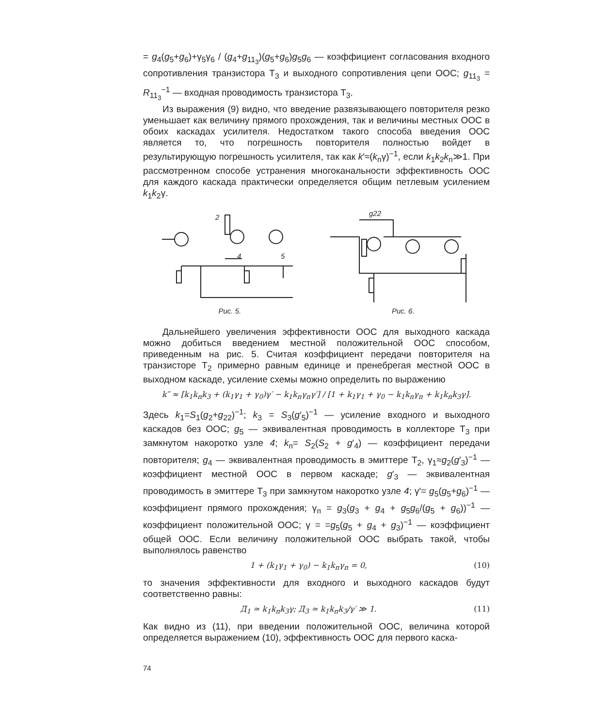= g<sub>4</sub>(g<sub>5</sub>+g<sub>6</sub>)+γ<sub>5</sub>γ<sub>6</sub> / (g<sub>4</sub>+g<sub>11<sub>3</sub></sub>)(g<sub>5</sub>+g<sub>6</sub>)g<sub>5</sub>g<sub>6</sub> — коэффициент согласования входного сопротивления транзистора Т<sub>3</sub> и выходного сопротивления цепи ООС; g<sub>11<sub>3</sub></sub> = R<sub>11<sub>3</sub></sub><sup>−1</sup> — входная проводимость транзистора Т<sub>3</sub>.
Из выражения (9) видно, что введение развязывающего повторителя резко уменьшает как величину прямого прохождения, так и величины местных ООС в обоих каскадах усилителя. Недостатком такого способа введения ООС является то, что погрешность повторителя полностью войдет в результирующую погрешность усилителя, так как k′≈(k<sub>п</sub>γ)<sup>−1</sup>, если k<sub>1</sub>k<sub>2</sub>k<sub>п</sub>≫1. При рассмотренном способе устранения многоканальности эффективность ООС для каждого каскада практически определяется общим петлевым усилением k<sub>1</sub>k<sub>2</sub>γ.
2
4
5
Рис. 5.
g22
Рис. 6.
Дальнейшего увеличения эффективности ООС для выходного каскада можно добиться введением местной положительной ООС способом, приведенным на рис. 5. Считая коэффициент передачи повторителя на транзисторе Т<sub>2</sub> примерно равным единице и пренебрегая местной ООС в выходном каскаде, усиление схемы можно определить по выражению
k″ ≈ [k<sub>1</sub>k<sub>п</sub>k<sub>3</sub> + (k<sub>1</sub>γ<sub>1</sub> + γ<sub>0</sub>)γ′ − k<sub>1</sub>k<sub>п</sub>γ<sub>п</sub>γ′] / [1 + k<sub>1</sub>γ<sub>1</sub> + γ<sub>0</sub> − k<sub>1</sub>k<sub>п</sub>γ<sub>п</sub> + k<sub>1</sub>k<sub>п</sub>k<sub>3</sub>γ].
Здесь k<sub>1</sub>=S<sub>1</sub>(g<sub>2</sub>+g<sub>22</sub>)<sup>−1</sup>; k<sub>3</sub> = S<sub>3</sub>(g′<sub>5</sub>)<sup>−1</sup> — усиление входного и выходного каскадов без ООС; g<sub>5</sub> — эквивалентная проводимость в коллекторе Т<sub>3</sub> при замкнутом накоротко узле 4; k<sub>п</sub>= S<sub>2</sub>(S<sub>2</sub> + g′<sub>4</sub>) — коэффициент передачи повторителя; g<sub>4</sub> — эквивалентная проводимость в эмиттере Т<sub>2</sub>, γ<sub>1</sub>≈g<sub>2</sub>(g′<sub>3</sub>)<sup>−1</sup> — коэффициент местной ООС в первом каскаде; g′<sub>3</sub> — эквивалентная проводимость в эмиттере Т<sub>3</sub> при замкнутом накоротко узле 4; γ′= g<sub>5</sub>(g<sub>5</sub>+g<sub>6</sub>)<sup>−1</sup> — коэффициент прямого прохождения; γ<sub>п</sub> = g<sub>3</sub>(g<sub>3</sub> + g<sub>4</sub> + g<sub>5</sub>g<sub>6</sub>/(g<sub>5</sub> + g<sub>6</sub>))<sup>−1</sup> — коэффициент положительной ООС; γ = =g<sub>5</sub>(g<sub>5</sub> + g<sub>4</sub> + g<sub>3</sub>)<sup>−1</sup> — коэффициент общей ООС. Если величину положительной ООС выбрать такой, чтобы выполнялось равенство
1 + (k<sub>1</sub>γ<sub>1</sub> + γ<sub>0</sub>) − k<sub>1</sub>k<sub>п</sub>γ<sub>п</sub> = 0, (10)
то значения эффективности для входного и выходного каскадов будут соответственно равны:
Д<sub>1</sub> ≃ k<sub>1</sub>k<sub>п</sub>k<sub>3</sub>γ; Д<sub>3</sub> ≃ k<sub>1</sub>k<sub>п</sub>k<sub>3</sub>/γ′ ≫ 1. (11)
Как видно из (11), при введении положительной ООС, величина которой определяется выражением (10), эффективность ООС для первого каска-
74